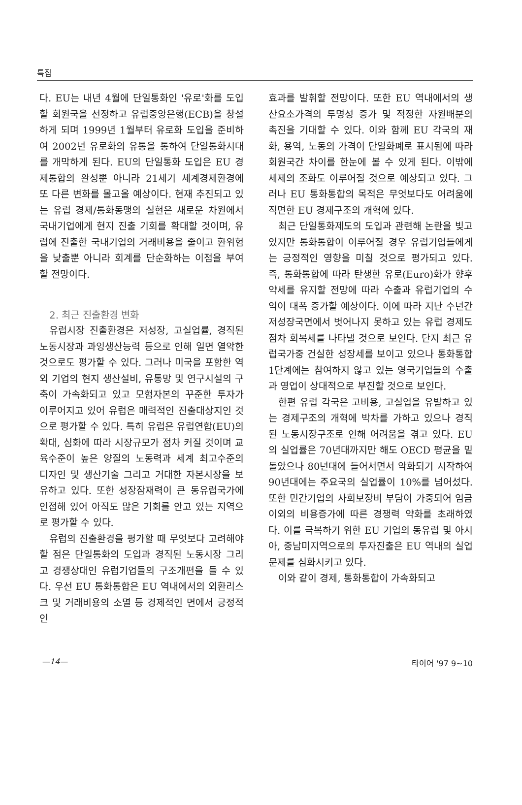특집
다. EU는 내년 4월에 단일통화인 '유로'화를 도입할 회원국을 선정하고 유럽중앙은행(ECB)을 창설하게 되며 1999년 1월부터 유로화 도입을 준비하여 2002년 유로화의 유통을 통하여 단일통화시대를 개막하게 된다. EU의 단일통화 도입은 EU 경제통합의 완성뿐 아니라 21세기 세계경제환경에 또 다른 변화를 몰고올 예상이다. 현재 추진되고 있는 유럽 경제/통화동맹의 실현은 새로운 차원에서 국내기업에게 현지 진출 기회를 확대할 것이며, 유럽에 진출한 국내기업의 거래비용을 줄이고 환위험을 낮출뿐 아니라 회계를 단순화하는 이점을 부여할 전망이다.
2. 최근 진출환경 변화
유럽시장 진출환경은 저성장, 고실업률, 경직된 노동시장과 과잉생산능력 등으로 인해 일면 열악한 것으로도 평가할 수 있다. 그러나 미국을 포함한 역외 기업의 현지 생산설비, 유통망 및 연구시설의 구축이 가속화되고 있고 모험자본의 꾸준한 투자가 이루어지고 있어 유럽은 매력적인 진출대상지인 것으로 평가할 수 있다. 특히 유럽은 유럽연합(EU)의 확대, 심화에 따라 시장규모가 점차 커질 것이며 교육수준이 높은 양질의 노동력과 세계 최고수준의 디자인 및 생산기술 그리고 거대한 자본시장을 보유하고 있다. 또한 성장잠재력이 큰 동유럽국가에 인접해 있어 아직도 많은 기회를 안고 있는 지역으로 평가할 수 있다.
유럽의 진출환경을 평가할 때 무엇보다 고려해야 할 점은 단일통화의 도입과 경직된 노동시장 그리고 경쟁상대인 유럽기업들의 구조개편을 들 수 있다. 우선 EU 통화통합은 EU 역내에서의 외환리스크 및 거래비용의 소멸 등 경제적인 면에서 긍정적인
효과를 발휘할 전망이다. 또한 EU 역내에서의 생산요소가격의 투명성 증가 및 적정한 자원배분의 촉진을 기대할 수 있다. 이와 함께 EU 각국의 재화, 용역, 노동의 가격이 단일화폐로 표시됨에 따라 회원국간 차이를 한눈에 볼 수 있게 된다. 이밖에 세제의 조화도 이루어질 것으로 예상되고 있다. 그러나 EU 통화통합의 목적은 무엇보다도 어려움에 직면한 EU 경제구조의 개혁에 있다.
최근 단일통화제도의 도입과 관련해 논란을 빚고 있지만 통화통합이 이루어질 경우 유럽기업들에게는 긍정적인 영향을 미칠 것으로 평가되고 있다. 즉, 통화통합에 따라 탄생한 유로(Euro)화가 향후 약세를 유지할 전망에 따라 수출과 유럽기업의 수익이 대폭 증가할 예상이다. 이에 따라 지난 수년간 저성장국면에서 벗어나지 못하고 있는 유럽 경제도 점차 회복세를 나타낼 것으로 보인다. 단지 최근 유럽국가중 건실한 성장세를 보이고 있으나 통화통합 1단계에는 참여하지 않고 있는 영국기업들의 수출과 영업이 상대적으로 부진할 것으로 보인다.
한편 유럽 각국은 고비용, 고실업을 유발하고 있는 경제구조의 개혁에 박차를 가하고 있으나 경직된 노동시장구조로 인해 어려움을 겪고 있다. EU의 실업률은 70년대까지만 해도 OECD 평균을 밑돌았으나 80년대에 들어서면서 악화되기 시작하여 90년대에는 주요국의 실업률이 10%를 넘어섰다. 또한 민간기업의 사회보장비 부담이 가중되어 임금 이외의 비용증가에 따른 경쟁력 약화를 초래하였다. 이를 극복하기 위한 EU 기업의 동유럽 및 아시아, 중남미지역으로의 투자진출은 EU 역내의 실업문제를 심화시키고 있다.
이와 같이 경제, 통화통합이 가속화되고
—14— 타이어 '97 9~10